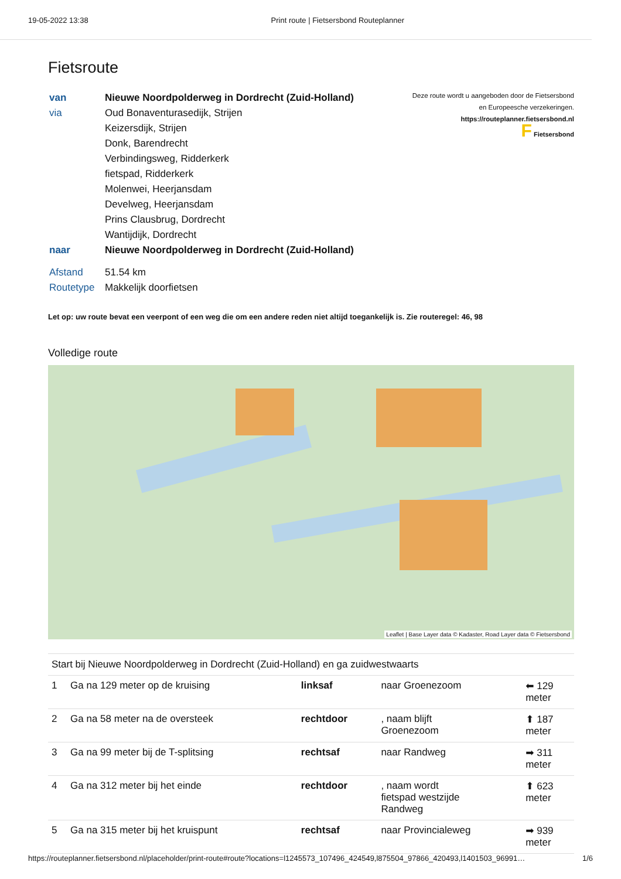19-05-2022 13:38 Print route | Fietsersbond Routeplanner
Fietsroute
| van | Nieuwe Noordpolderweg in Dordrecht (Zuid-Holland) |
| via | Oud Bonaventurasedijk, Strijen |
| | Keizersdijk, Strijen |
| | Donk, Barendrecht |
| | Verbindingsweg, Ridderkerk |
| | fietspad, Ridderkerk |
| | Molenwei, Heerjansdam |
| | Develweg, Heerjansdam |
| | Prins Clausbrug, Dordrecht |
| | Wantijdijk, Dordrecht |
| naar | Nieuwe Noordpolderweg in Dordrecht (Zuid-Holland) |
| Afstand | 51.54 km |
| Routetype | Makkelijk doorfietsen |
Deze route wordt u aangeboden door de Fietsersbond
en Europeesche verzekeringen.
https://routeplanner.fietsersbond.nl
F Fietsersbond
Let op: uw route bevat een veerpont of een weg die om een andere reden niet altijd toegankelijk is. Zie routeregel: 46, 98
Volledige route
Leaflet | Base Layer data © Kadaster, Road Layer data © Fietsersbond
| Start bij Nieuwe Noordpolderweg in Dordrecht (Zuid-Holland) en ga zuidwestwaarts | | | | |
| --- | --- | --- | --- | --- |
| 1 | Ga na 129 meter op de kruising | linksaf | naar Groenezoom | ⬅ 129 meter |
| 2 | Ga na 58 meter na de oversteek | rechtdoor | , naam blijft Groenezoom | ⬆ 187 meter |
| 3 | Ga na 99 meter bij de T-splitsing | rechtsaf | naar Randweg | ➡ 311 meter |
| 4 | Ga na 312 meter bij het einde | rechtdoor | , naam wordt fietspad westzijde Randweg | ⬆ 623 meter |
| 5 | Ga na 315 meter bij het kruispunt | rechtsaf | naar Provincialeweg | ➡ 939 meter |
https://routeplanner.fietsersbond.nl/placeholder/print-route#route?locations=l1245573_107496_424549,l875504_97866_420493,l1401503_96991… 1/6